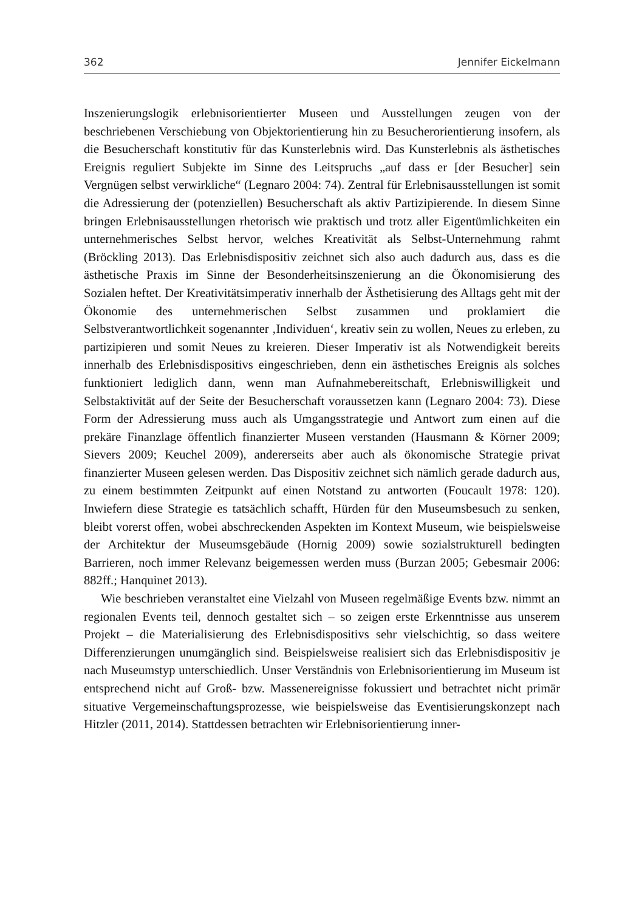362 Jennifer Eickelmann
Inszenierungslogik erlebnisorientierter Museen und Ausstellungen zeugen von der beschriebenen Verschiebung von Objektorientierung hin zu Besucherorientierung insofern, als die Besucherschaft konstitutiv für das Kunsterlebnis wird. Das Kunsterlebnis als ästhetisches Ereignis reguliert Subjekte im Sinne des Leitspruchs „auf dass er [der Besucher] sein Vergnügen selbst verwirkliche“ (Legnaro 2004: 74). Zentral für Erlebnisausstellungen ist somit die Adressierung der (potenziellen) Besucherschaft als aktiv Partizipierende. In diesem Sinne bringen Erlebnisausstellungen rhetorisch wie praktisch und trotz aller Eigentümlichkeiten ein unternehmerisches Selbst hervor, welches Kreativität als Selbst-Unternehmung rahmt (Bröckling 2013). Das Erlebnisdispositiv zeichnet sich also auch dadurch aus, dass es die ästhetische Praxis im Sinne der Besonderheitsinszenierung an die Ökonomisierung des Sozialen heftet. Der Kreativitätsimperativ innerhalb der Ästhetisierung des Alltags geht mit der Ökonomie des unternehmerischen Selbst zusammen und proklamiert die Selbstverantwortlichkeit sogenannter ‚Individuen‘, kreativ sein zu wollen, Neues zu erleben, zu partizipieren und somit Neues zu kreieren. Dieser Imperativ ist als Notwendigkeit bereits innerhalb des Erlebnisdispositivs eingeschrieben, denn ein ästhetisches Ereignis als solches funktioniert lediglich dann, wenn man Aufnahmebereitschaft, Erlebniswilligkeit und Selbstaktivität auf der Seite der Besucherschaft voraussetzen kann (Legnaro 2004: 73). Diese Form der Adressierung muss auch als Umgangsstrategie und Antwort zum einen auf die prekäre Finanzlage öffentlich finanzierter Museen verstanden (Hausmann & Körner 2009; Sievers 2009; Keuchel 2009), andererseits aber auch als ökonomische Strategie privat finanzierter Museen gelesen werden. Das Dispositiv zeichnet sich nämlich gerade dadurch aus, zu einem bestimmten Zeitpunkt auf einen Notstand zu antworten (Foucault 1978: 120). Inwiefern diese Strategie es tatsächlich schafft, Hürden für den Museumsbesuch zu senken, bleibt vorerst offen, wobei abschreckenden Aspekten im Kontext Museum, wie beispielsweise der Architektur der Museumsgebäude (Hornig 2009) sowie sozialstrukturell bedingten Barrieren, noch immer Relevanz beigemessen werden muss (Burzan 2005; Gebesmair 2006: 882ff.; Hanquinet 2013).
Wie beschrieben veranstaltet eine Vielzahl von Museen regelmäßige Events bzw. nimmt an regionalen Events teil, dennoch gestaltet sich – so zeigen erste Erkenntnisse aus unserem Projekt – die Materialisierung des Erlebnisdispositivs sehr vielschichtig, so dass weitere Differenzierungen unumgänglich sind. Beispielsweise realisiert sich das Erlebnisdispositiv je nach Museumstyp unterschiedlich. Unser Verständnis von Erlebnisorientierung im Museum ist entsprechend nicht auf Groß- bzw. Massenereignisse fokussiert und betrachtet nicht primär situative Vergemeinschaftungsprozesse, wie beispielsweise das Eventisierungskonzept nach Hitzler (2011, 2014). Stattdessen betrachten wir Erlebnisorientierung inner-